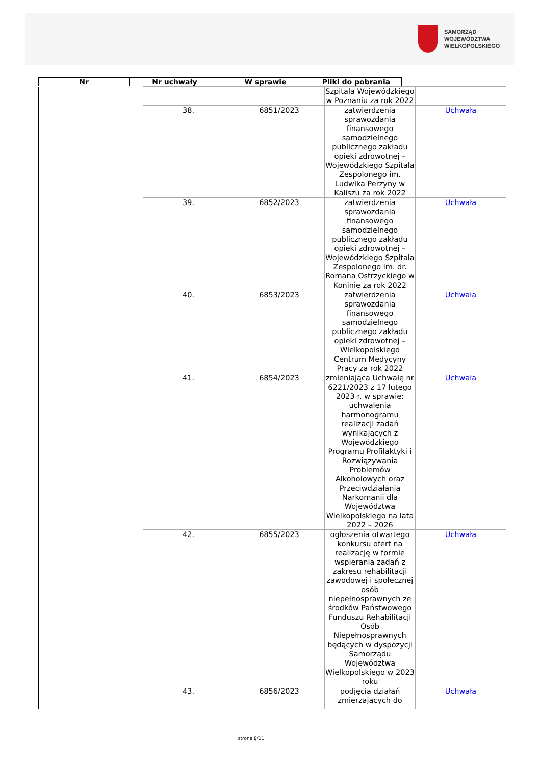SAMORZĄD WOJEWÓDZTWA
WIELKOPOLSKIEGO
| Nr | Nr uchwały | W sprawie | Pliki do pobrania |
| --- | --- | --- | --- |
| | | | Szpitala Wojewódzkiego w Poznaniu za rok 2022 | |
| | 38. | 6851/2023 | zatwierdzenia sprawozdania finansowego samodzielnego publicznego zakładu opieki zdrowotnej – Wojewódzkiego Szpitala Zespolonego im. Ludwika Perzyny w Kaliszu za rok 2022 | Uchwała |
| | 39. | 6852/2023 | zatwierdzenia sprawozdania finansowego samodzielnego publicznego zakładu opieki zdrowotnej – Wojewódzkiego Szpitala Zespolonego im. dr. Romana Ostrzyckiego w Koninie za rok 2022 | Uchwała |
| | 40. | 6853/2023 | zatwierdzenia sprawozdania finansowego samodzielnego publicznego zakładu opieki zdrowotnej – Wielkopolskiego Centrum Medycyny Pracy za rok 2022 | Uchwała |
| | 41. | 6854/2023 | zmieniająca Uchwałę nr 6221/2023 z 17 lutego 2023 r. w sprawie: uchwalenia harmonogramu realizacji zadań wynikających z Wojewódzkiego Programu Profilaktyki i Rozwiązywania Problemów Alkoholowych oraz Przeciwdziałania Narkomanii dla Województwa Wielkopolskiego na lata 2022 – 2026 | Uchwała |
| | 42. | 6855/2023 | ogłoszenia otwartego konkursu ofert na realizację w formie wspierania zadań z zakresu rehabilitacji zawodowej i społecznej osób niepełnosprawnych ze środków Państwowego Funduszu Rehabilitacji Osób Niepełnosprawnych będących w dyspozycji Samorządu Województwa Wielkopolskiego w 2023 roku | Uchwała |
| | 43. | 6856/2023 | podjęcia działań zmierzających do | Uchwała |
strona 8/11